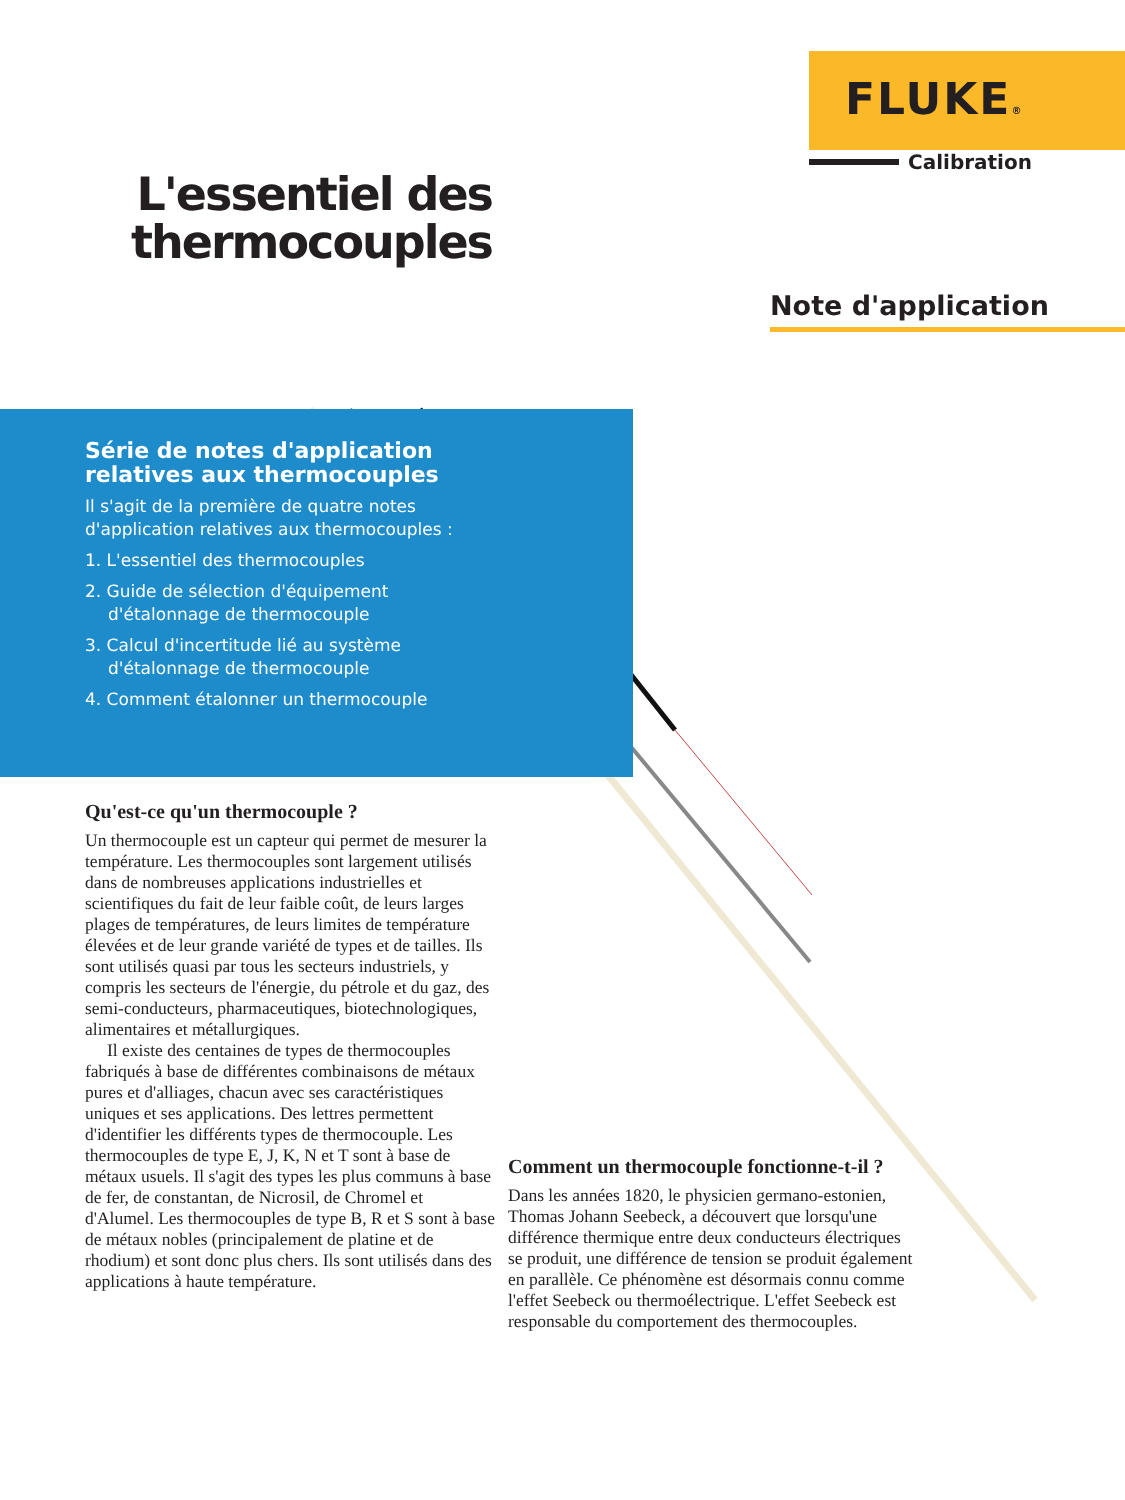FLUKE®
Calibration
L'essentiel des thermocouples
Note d'application
Série de notes d'application relatives aux thermocouples
Il s'agit de la première de quatre notes d'application relatives aux thermocouples :
1. L'essentiel des thermocouples
2. Guide de sélection d'équipement d'étalonnage de thermocouple
3. Calcul d'incertitude lié au système d'étalonnage de thermocouple
4. Comment étalonner un thermocouple
Qu'est-ce qu'un thermocouple ?
Un thermocouple est un capteur qui permet de mesurer la température. Les thermocouples sont largement utilisés dans de nombreuses applications industrielles et scientifiques du fait de leur faible coût, de leurs larges plages de températures, de leurs limites de température élevées et de leur grande variété de types et de tailles. Ils sont utilisés quasi par tous les secteurs industriels, y compris les secteurs de l'énergie, du pétrole et du gaz, des semi-conducteurs, pharmaceutiques, biotechnologiques, alimentaires et métallurgiques.
Il existe des centaines de types de thermocouples fabriqués à base de différentes combinaisons de métaux pures et d'alliages, chacun avec ses caractéristiques uniques et ses applications. Des lettres permettent d'identifier les différents types de thermocouple. Les thermocouples de type E, J, K, N et T sont à base de métaux usuels. Il s'agit des types les plus communs à base de fer, de constantan, de Nicrosil, de Chromel et d'Alumel. Les thermocouples de type B, R et S sont à base de métaux nobles (principalement de platine et de rhodium) et sont donc plus chers. Ils sont utilisés dans des applications à haute température.
Comment un thermocouple fonctionne-t-il ?
Dans les années 1820, le physicien germano-estonien, Thomas Johann Seebeck, a découvert que lorsqu'une différence thermique entre deux conducteurs électriques se produit, une différence de tension se produit également en parallèle. Ce phénomène est désormais connu comme l'effet Seebeck ou thermoélectrique. L'effet Seebeck est responsable du comportement des thermocouples.